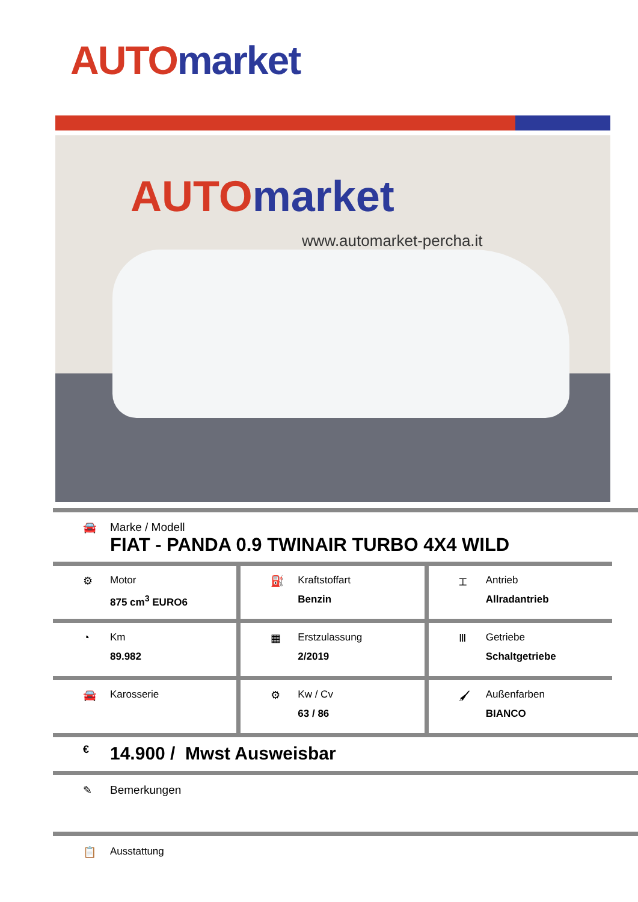AUTO market
AUTO market
www.automarket-percha.it
🚘 Marke / Modell
FIAT - PANDA 0.9 TWINAIR TURBO 4X4 WILD
⚙ Motor
875 cm<sup>3</sup> EURO6
⛽ Kraftstoffart
Benzin
⌶ Antrieb
Allradantrieb
◔ Km
89.982
▦ Erstzulassung
2/2019
Ⅲ Getriebe
Schaltgetriebe
🚘 Karosserie ⚙ Kw / Cv
63 / 86
🖌 Außenfarben
BIANCO
€
14.900 / Mwst Ausweisbar
✎ Bemerkungen
📋 Ausstattung